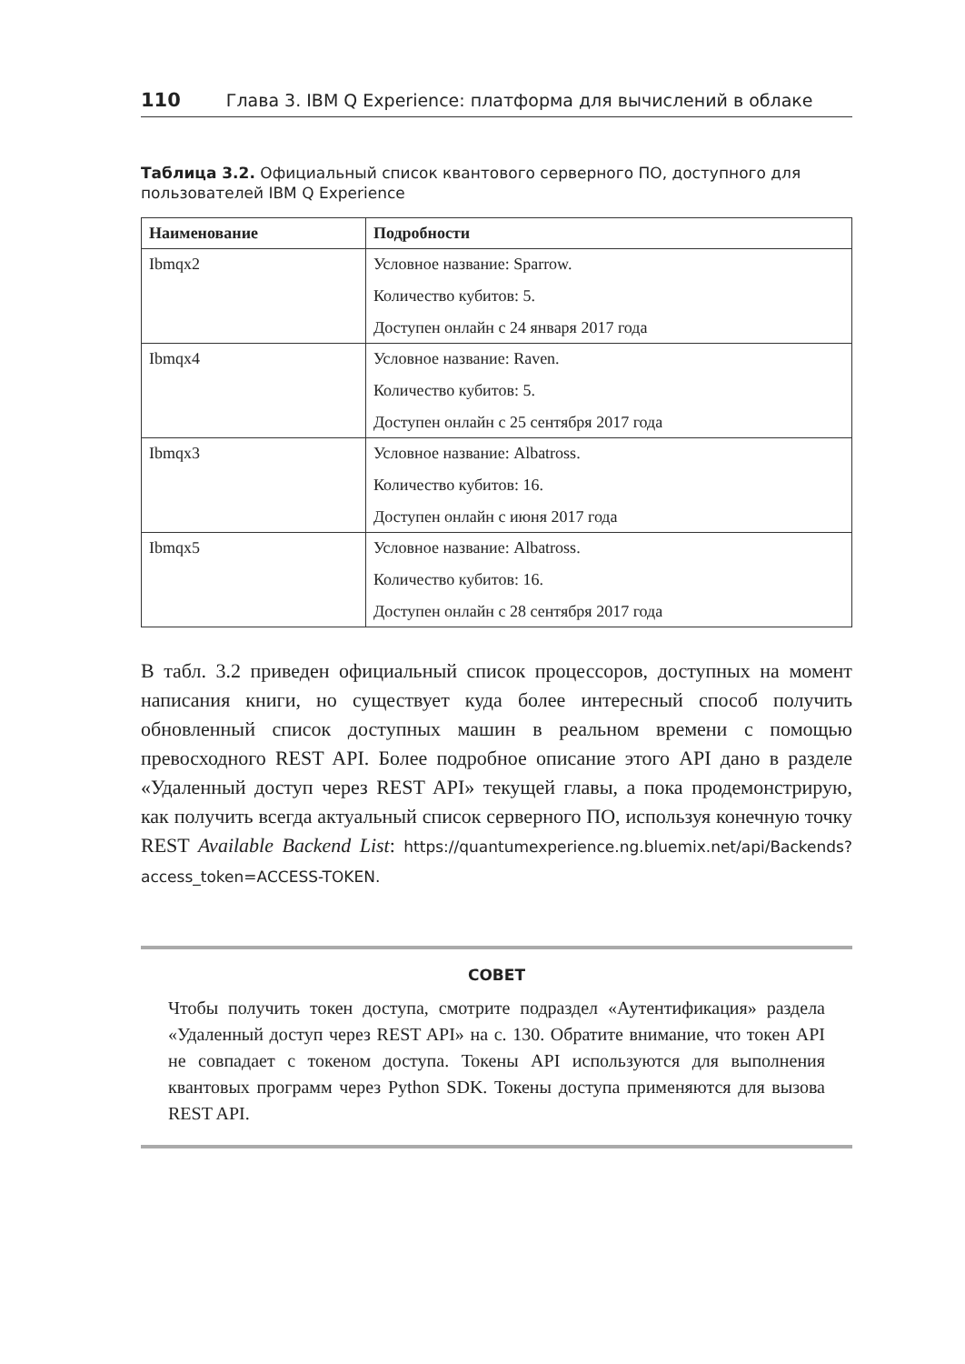110 Глава 3. IBM Q Experience: платформа для вычислений в облаке
Таблица 3.2. Официальный список квантового серверного ПО, доступного для пользователей IBM Q Experience
| Наименование | Подробности |
| --- | --- |
| Ibmqx2 | Условное название: Sparrow. Количество кубитов: 5. Доступен онлайн с 24 января 2017 года |
| Ibmqx4 | Условное название: Raven. Количество кубитов: 5. Доступен онлайн с 25 сентября 2017 года |
| Ibmqx3 | Условное название: Albatross. Количество кубитов: 16. Доступен онлайн с июня 2017 года |
| Ibmqx5 | Условное название: Albatross. Количество кубитов: 16. Доступен онлайн с 28 сентября 2017 года |
В табл. 3.2 приведен официальный список процессоров, доступных на момент написания книги, но существует куда более интересный способ получить обновленный список доступных машин в реальном времени с помощью превосходного REST API. Более подробное описание этого API дано в разделе «Удаленный доступ через REST API» текущей главы, а пока продемонстрирую, как получить всегда актуальный список серверного ПО, используя конечную точку REST Available Backend List: https://quantumexperience.ng.bluemix.net/api/Backends?access_token=ACCESS-TOKEN.
СОВЕТ
Чтобы получить токен доступа, смотрите подраздел «Аутентификация» раздела «Удаленный доступ через REST API» на с. 130. Обратите внимание, что токен API не совпадает с токеном доступа. Токены API используются для выполнения квантовых программ через Python SDK. Токены доступа применяются для вызова REST API.